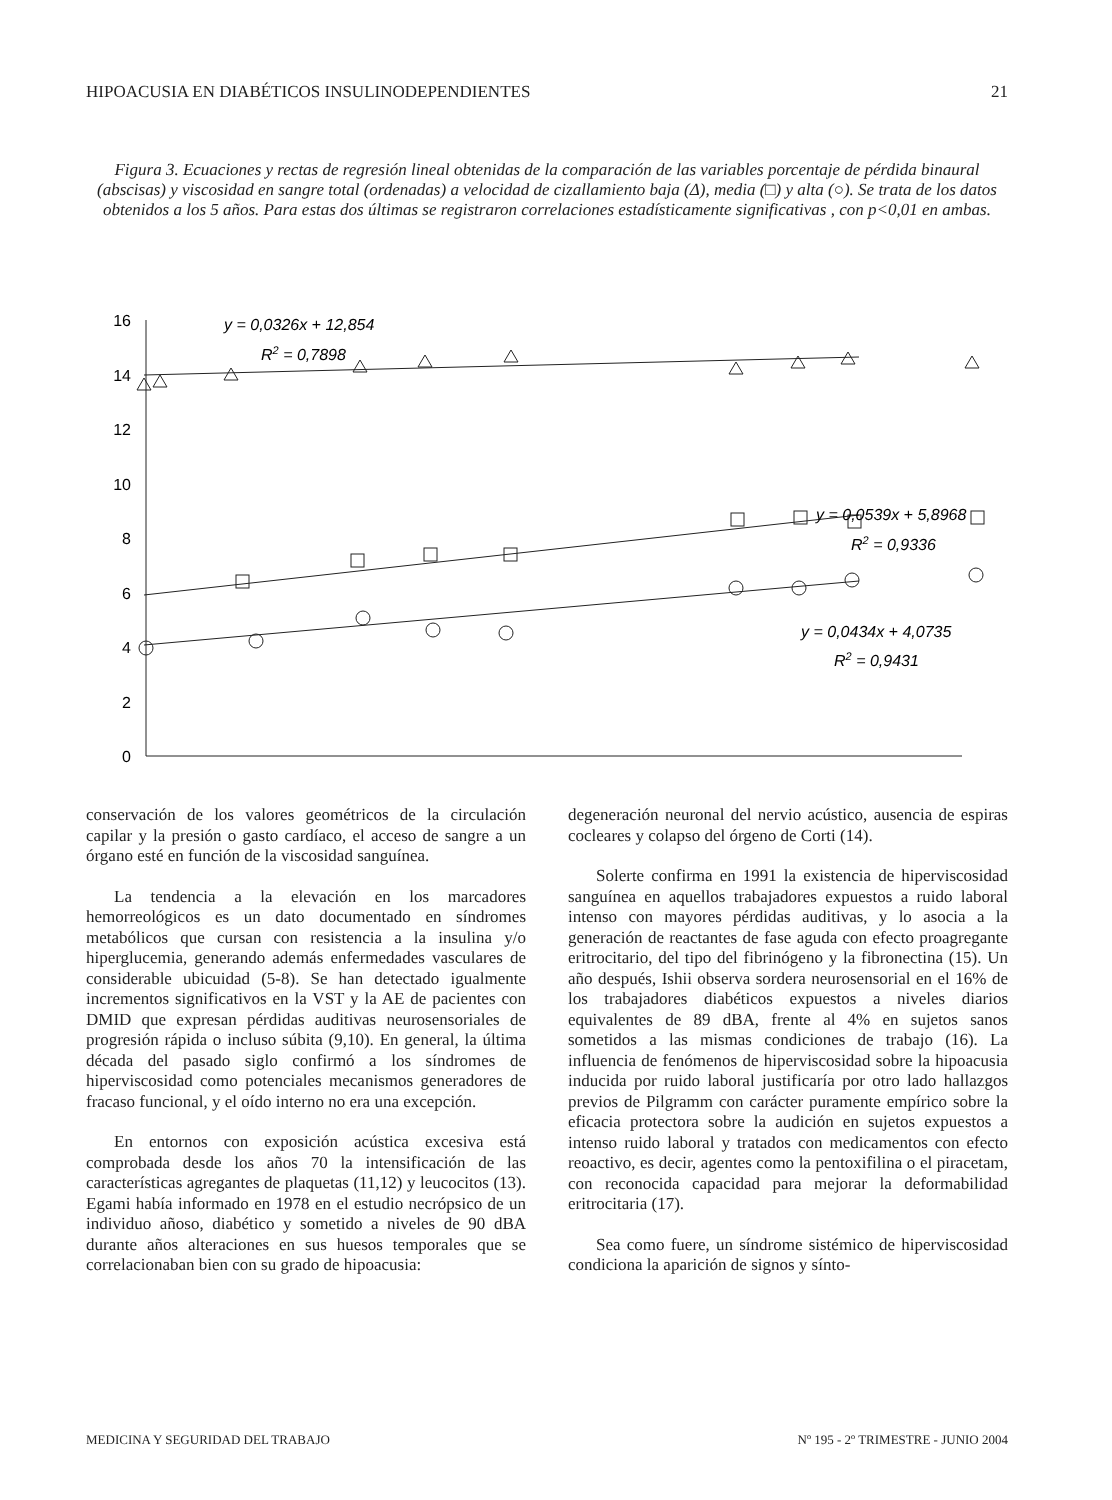HIPOACUSIA EN DIABÉTICOS INSULINODEPENDIENTES 21
Figura 3. Ecuaciones y rectas de regresión lineal obtenidas de la comparación de las variables porcentaje de pérdida binaural (abscisas) y viscosidad en sangre total (ordenadas) a velocidad de cizallamiento baja (Δ), media (□) y alta (○). Se trata de los datos obtenidos a los 5 años. Para estas dos últimas se registraron correlaciones estadísticamente significativas , con p<0,01 en ambas.
16
14
12
10
8
6
4
2
0
y = 0,0326x + 12,854
R2 = 0,7898
y = 0,0539x + 5,8968
R2 = 0,9336
y = 0,0434x + 4,0735
R2 = 0,9431
conservación de los valores geométricos de la circulación capilar y la presión o gasto cardíaco, el acceso de sangre a un órgano esté en función de la viscosidad sanguínea.
La tendencia a la elevación en los marcadores hemorreológicos es un dato documentado en síndromes metabólicos que cursan con resistencia a la insulina y/o hiperglucemia, generando además enfermedades vasculares de considerable ubicuidad (5-8). Se han detectado igualmente incrementos significativos en la VST y la AE de pacientes con DMID que expresan pérdidas auditivas neurosensoriales de progresión rápida o incluso súbita (9,10). En general, la última década del pasado siglo confirmó a los síndromes de hiperviscosidad como potenciales mecanismos generadores de fracaso funcional, y el oído interno no era una excepción.
En entornos con exposición acústica excesiva está comprobada desde los años 70 la intensificación de las características agregantes de plaquetas (11,12) y leucocitos (13). Egami había informado en 1978 en el estudio necrópsico de un individuo añoso, diabético y sometido a niveles de 90 dBA durante años alteraciones en sus huesos temporales que se correlacionaban bien con su grado de hipoacusia:
degeneración neuronal del nervio acústico, ausencia de espiras cocleares y colapso del órgeno de Corti (14).
Solerte confirma en 1991 la existencia de hiperviscosidad sanguínea en aquellos trabajadores expuestos a ruido laboral intenso con mayores pérdidas auditivas, y lo asocia a la generación de reactantes de fase aguda con efecto proagregante eritrocitario, del tipo del fibrinógeno y la fibronectina (15). Un año después, Ishii observa sordera neurosensorial en el 16% de los trabajadores diabéticos expuestos a niveles diarios equivalentes de 89 dBA, frente al 4% en sujetos sanos sometidos a las mismas condiciones de trabajo (16). La influencia de fenómenos de hiperviscosidad sobre la hipoacusia inducida por ruido laboral justificaría por otro lado hallazgos previos de Pilgramm con carácter puramente empírico sobre la eficacia protectora sobre la audición en sujetos expuestos a intenso ruido laboral y tratados con medicamentos con efecto reoactivo, es decir, agentes como la pentoxifilina o el piracetam, con reconocida capacidad para mejorar la deformabilidad eritrocitaria (17).
Sea como fuere, un síndrome sistémico de hiperviscosidad condiciona la aparición de signos y sínto-
MEDICINA Y SEGURIDAD DEL TRABAJO Nº 195 - 2º TRIMESTRE - JUNIO 2004